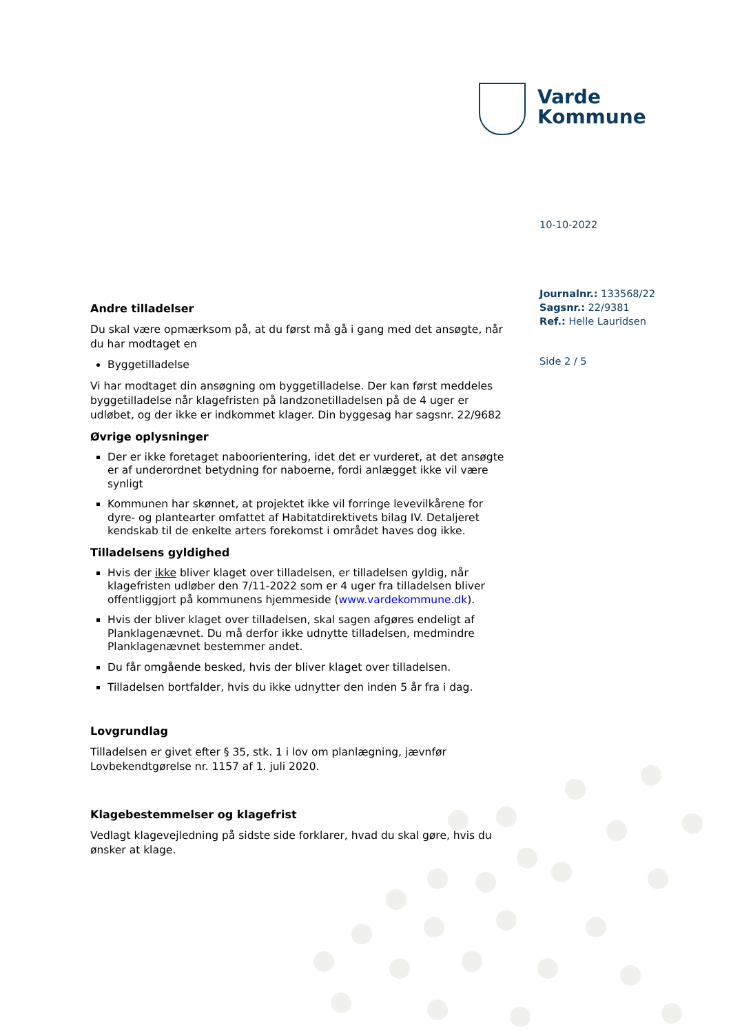Varde
Kommune
10-10-2022
Journalnr.: 133568/22
Sagsnr.: 22/9381
Ref.: Helle Lauridsen
Side 2 / 5
Andre tilladelser
Du skal være opmærksom på, at du først må gå i gang med det ansøgte, når du har modtaget en
Byggetilladelse
Vi har modtaget din ansøgning om byggetilladelse. Der kan først meddeles byggetilladelse når klagefristen på landzonetilladelsen på de 4 uger er udløbet, og der ikke er indkommet klager. Din byggesag har sagsnr. 22/9682
Øvrige oplysninger
Der er ikke foretaget naboorientering, idet det er vurderet, at det ansøgte er af underordnet betydning for naboerne, fordi anlægget ikke vil være synligt
Kommunen har skønnet, at projektet ikke vil forringe levevilkårene for dyre- og plantearter omfattet af Habitatdirektivets bilag IV. Detaljeret kendskab til de enkelte arters forekomst i området haves dog ikke.
Tilladelsens gyldighed
Hvis der ikke bliver klaget over tilladelsen, er tilladelsen gyldig, når klagefristen udløber den 7/11-2022 som er 4 uger fra tilladelsen bliver offentliggjort på kommunens hjemmeside (www.vardekommune.dk).
Hvis der bliver klaget over tilladelsen, skal sagen afgøres endeligt af Planklagenævnet. Du må derfor ikke udnytte tilladelsen, medmindre Planklagenævnet bestemmer andet.
Du får omgående besked, hvis der bliver klaget over tilladelsen.
Tilladelsen bortfalder, hvis du ikke udnytter den inden 5 år fra i dag.
Lovgrundlag
Tilladelsen er givet efter § 35, stk. 1 i lov om planlægning, jævnfør Lovbekendtgørelse nr. 1157 af 1. juli 2020.
Klagebestemmelser og klagefrist
Vedlagt klagevejledning på sidste side forklarer, hvad du skal gøre, hvis du ønsker at klage.